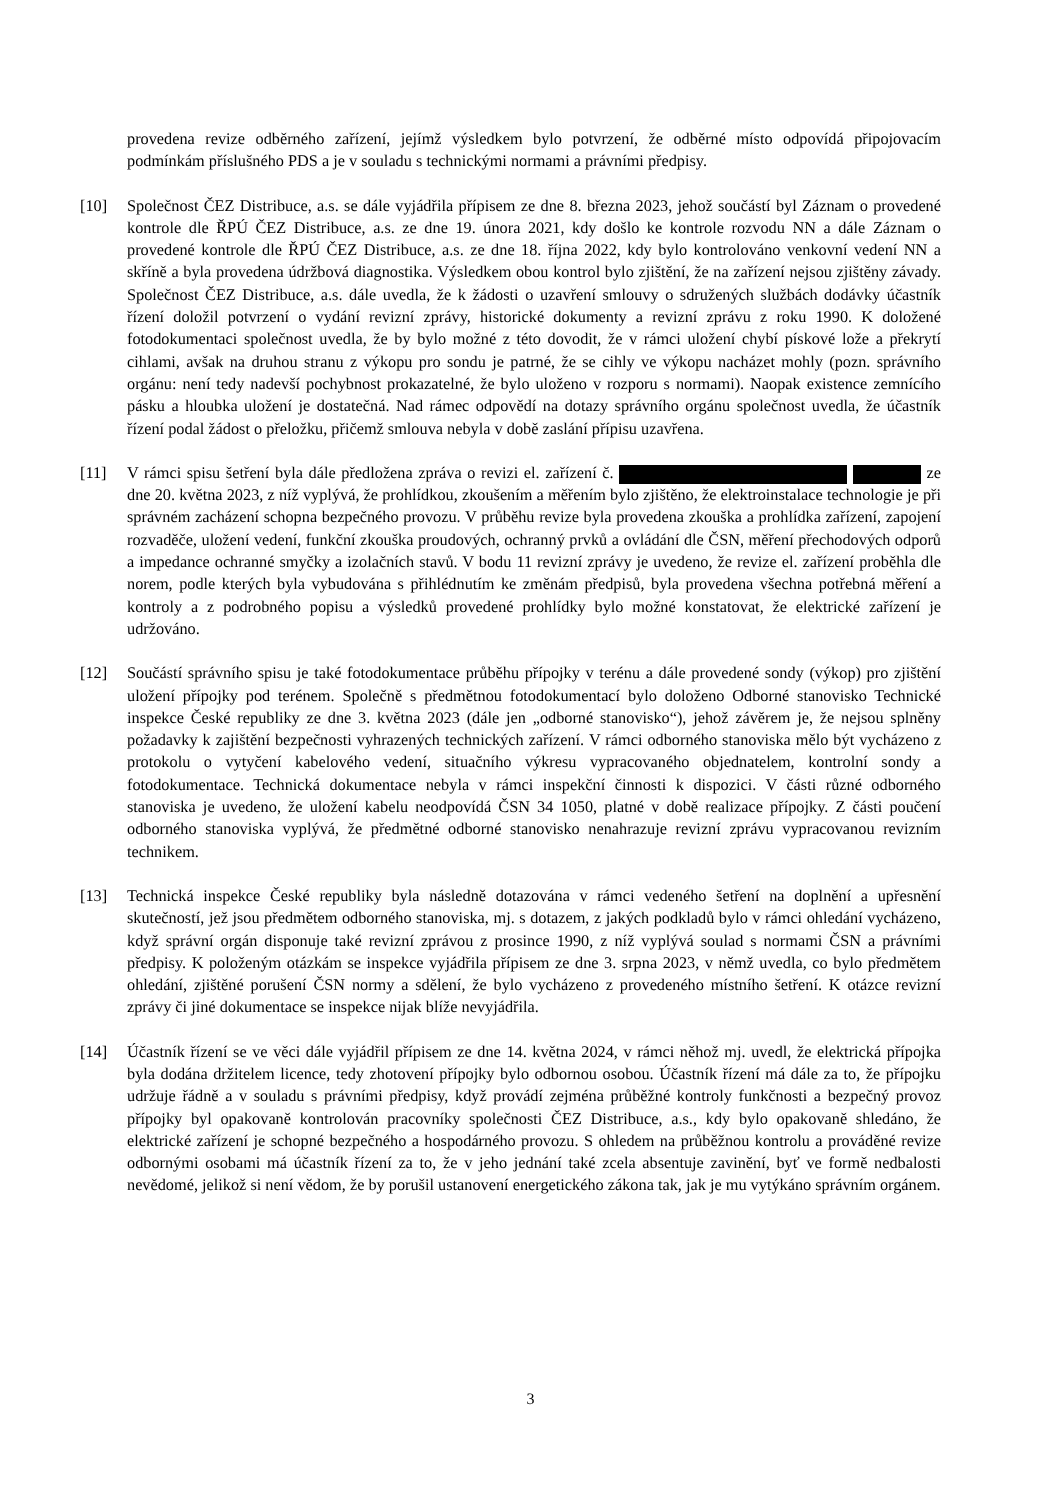provedena revize odběrného zařízení, jejímž výsledkem bylo potvrzení, že odběrné místo odpovídá připojovacím podmínkám příslušného PDS a je v souladu s technickými normami a právními předpisy.
[10] Společnost ČEZ Distribuce, a.s. se dále vyjádřila přípisem ze dne 8. března 2023, jehož součástí byl Záznam o provedené kontrole dle ŘPÚ ČEZ Distribuce, a.s. ze dne 19. února 2021, kdy došlo ke kontrole rozvodu NN a dále Záznam o provedené kontrole dle ŘPÚ ČEZ Distribuce, a.s. ze dne 18. října 2022, kdy bylo kontrolováno venkovní vedení NN a skříně a byla provedena údržbová diagnostika. Výsledkem obou kontrol bylo zjištění, že na zařízení nejsou zjištěny závady. Společnost ČEZ Distribuce, a.s. dále uvedla, že k žádosti o uzavření smlouvy o sdružených službách dodávky účastník řízení doložil potvrzení o vydání revizní zprávy, historické dokumenty a revizní zprávu z roku 1990. K doložené fotodokumentaci společnost uvedla, že by bylo možné z této dovodit, že v rámci uložení chybí pískové lože a překrytí cihlami, avšak na druhou stranu z výkopu pro sondu je patrné, že se cihly ve výkopu nacházet mohly (pozn. správního orgánu: není tedy nadevší pochybnost prokazatelné, že bylo uloženo v rozporu s normami). Naopak existence zemnícího pásku a hloubka uložení je dostatečná. Nad rámec odpovědí na dotazy správního orgánu společnost uvedla, že účastník řízení podal žádost o přeložku, přičemž smlouva nebyla v době zaslání přípisu uzavřena.
[11] V rámci spisu šetření byla dále předložena zpráva o revizi el. zařízení č. ze dne 20. května 2023, z níž vyplývá, že prohlídkou, zkoušením a měřením bylo zjištěno, že elektroinstalace technologie je při správném zacházení schopna bezpečného provozu. V průběhu revize byla provedena zkouška a prohlídka zařízení, zapojení rozvaděče, uložení vedení, funkční zkouška proudových, ochranný prvků a ovládání dle ČSN, měření přechodových odporů a impedance ochranné smyčky a izolačních stavů. V bodu 11 revizní zprávy je uvedeno, že revize el. zařízení proběhla dle norem, podle kterých byla vybudována s přihlédnutím ke změnám předpisů, byla provedena všechna potřebná měření a kontroly a z podrobného popisu a výsledků provedené prohlídky bylo možné konstatovat, že elektrické zařízení je udržováno.
[12] Součástí správního spisu je také fotodokumentace průběhu přípojky v terénu a dále provedené sondy (výkop) pro zjištění uložení přípojky pod terénem. Společně s předmětnou fotodokumentací bylo doloženo Odborné stanovisko Technické inspekce České republiky ze dne 3. května 2023 (dále jen „odborné stanovisko“), jehož závěrem je, že nejsou splněny požadavky k zajištění bezpečnosti vyhrazených technických zařízení. V rámci odborného stanoviska mělo být vycházeno z protokolu o vytyčení kabelového vedení, situačního výkresu vypracovaného objednatelem, kontrolní sondy a fotodokumentace. Technická dokumentace nebyla v rámci inspekční činnosti k dispozici. V části různé odborného stanoviska je uvedeno, že uložení kabelu neodpovídá ČSN 34 1050, platné v době realizace přípojky. Z části poučení odborného stanoviska vyplývá, že předmětné odborné stanovisko nenahrazuje revizní zprávu vypracovanou revizním technikem.
[13] Technická inspekce České republiky byla následně dotazována v rámci vedeného šetření na doplnění a upřesnění skutečností, jež jsou předmětem odborného stanoviska, mj. s dotazem, z jakých podkladů bylo v rámci ohledání vycházeno, když správní orgán disponuje také revizní zprávou z prosince 1990, z níž vyplývá soulad s normami ČSN a právními předpisy. K položeným otázkám se inspekce vyjádřila přípisem ze dne 3. srpna 2023, v němž uvedla, co bylo předmětem ohledání, zjištěné porušení ČSN normy a sdělení, že bylo vycházeno z provedeného místního šetření. K otázce revizní zprávy či jiné dokumentace se inspekce nijak blíže nevyjádřila.
[14] Účastník řízení se ve věci dále vyjádřil přípisem ze dne 14. května 2024, v rámci něhož mj. uvedl, že elektrická přípojka byla dodána držitelem licence, tedy zhotovení přípojky bylo odbornou osobou. Účastník řízení má dále za to, že přípojku udržuje řádně a v souladu s právními předpisy, když provádí zejména průběžné kontroly funkčnosti a bezpečný provoz přípojky byl opakovaně kontrolován pracovníky společnosti ČEZ Distribuce, a.s., kdy bylo opakovaně shledáno, že elektrické zařízení je schopné bezpečného a hospodárného provozu. S ohledem na průběžnou kontrolu a prováděné revize odbornými osobami má účastník řízení za to, že v jeho jednání také zcela absentuje zavinění, byť ve formě nedbalosti nevědomé, jelikož si není vědom, že by porušil ustanovení energetického zákona tak, jak je mu vytýkáno správním orgánem.
3